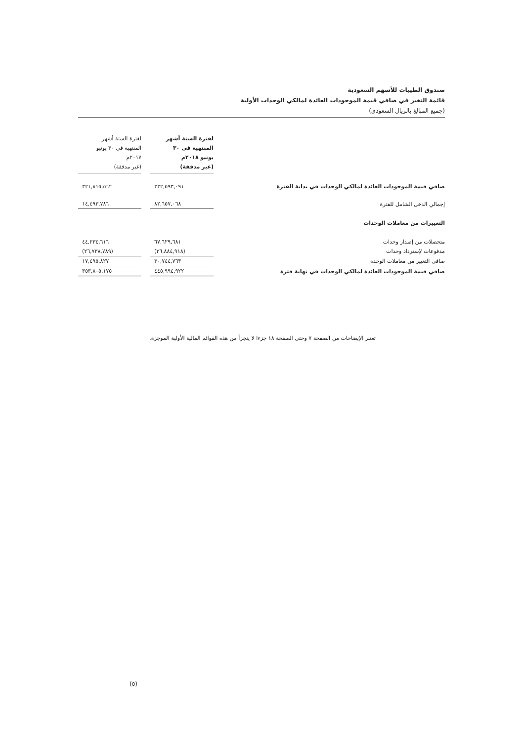صندوق الطيبات للأسهم السعودية
قائمة التغير في صافي قيمة الموجودات العائدة لمالكي الوحدات الأولية
(جميع المبالغ بالريال السعودي)
| | لفترة الستة أشهر المنتهية في ٣٠ يونيو ٢٠١٨م (غير مدققة) | | لفترة الستة أشهر المنتهية في ٣٠ يونيو ٢٠١٧م (غير مدققة) |
| صافي قيمة الموجودات العائدة لمالكي الوحدات في بداية الفترة | ٣٣٢,٥٩٣,٠٩١ | | ٣٢١,٨١٥,٥٦٢ |
| إجمالي الدخل الشامل للفترة | ٨٢,٦٥٧,٠٦٨ | | ١٤,٤٩٣,٧٨٦ |
| التغييرات من معاملات الوحدات | | | |
| متحصلات من إصدار وحدات | ٦٧,٦٢٩,٦٨١ | | ٤٤,٢٣٤,٦١٦ |
| مدفوعات لإسترداد وحدات | (٣٦,٨٨٤,٩١٨) | | (٢٦,٧٣٨,٧٨٩) |
| صافي التغيير من معاملات الوحدة | ٣٠,٧٤٤,٧٦٣ | | ١٧,٤٩٥,٨٢٧ |
| صافي قيمة الموجودات العائدة لمالكي الوحدات في نهاية فترة | ٤٤٥,٩٩٤,٩٢٢ | | ٣٥٣,٨٠٥,١٧٥ |
تعتبر الإيضاحات من الصفحة ٧ وحتى الصفحة ١٨ جزءا لا يتجزأ من هذه القوائم المالية الأولية الموجزة.
(٥)